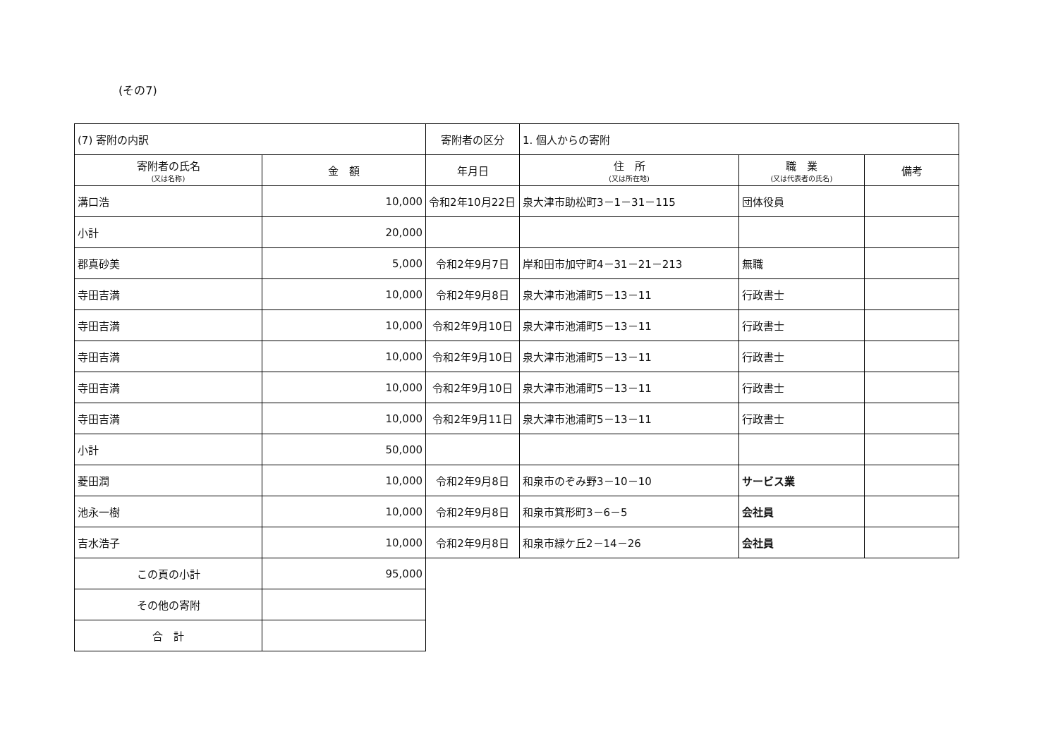(その7)
| (7) 寄附の内訳 | | 寄附者の区分 | 1. 個人からの寄附 | | |
| 寄附者の氏名 (又は名称) | 金 額 | 年月日 | 住 所 (又は所在地) | 職 業 (又は代表者の氏名) | 備考 |
| 溝口浩 | 10,000 | 令和2年10月22日 | 泉大津市助松町3－1－31－115 | 団体役員 | |
| 小計 | 20,000 | | | | |
| 郡真砂美 | 5,000 | 令和2年9月7日 | 岸和田市加守町4－31－21－213 | 無職 | |
| 寺田吉満 | 10,000 | 令和2年9月8日 | 泉大津市池浦町5－13－11 | 行政書士 | |
| 寺田吉満 | 10,000 | 令和2年9月10日 | 泉大津市池浦町5－13－11 | 行政書士 | |
| 寺田吉満 | 10,000 | 令和2年9月10日 | 泉大津市池浦町5－13－11 | 行政書士 | |
| 寺田吉満 | 10,000 | 令和2年9月10日 | 泉大津市池浦町5－13－11 | 行政書士 | |
| 寺田吉満 | 10,000 | 令和2年9月11日 | 泉大津市池浦町5－13－11 | 行政書士 | |
| 小計 | 50,000 | | | | |
| 菱田潤 | 10,000 | 令和2年9月8日 | 和泉市のぞみ野3－10－10 | サービス業 | |
| 池永一樹 | 10,000 | 令和2年9月8日 | 和泉市箕形町3－6－5 | 会社員 | |
| 吉水浩子 | 10,000 | 令和2年9月8日 | 和泉市緑ケ丘2－14－26 | 会社員 | |
| この頁の小計 | 95,000 | | | | |
| その他の寄附 | | | | | |
| 合 計 | | | | | |